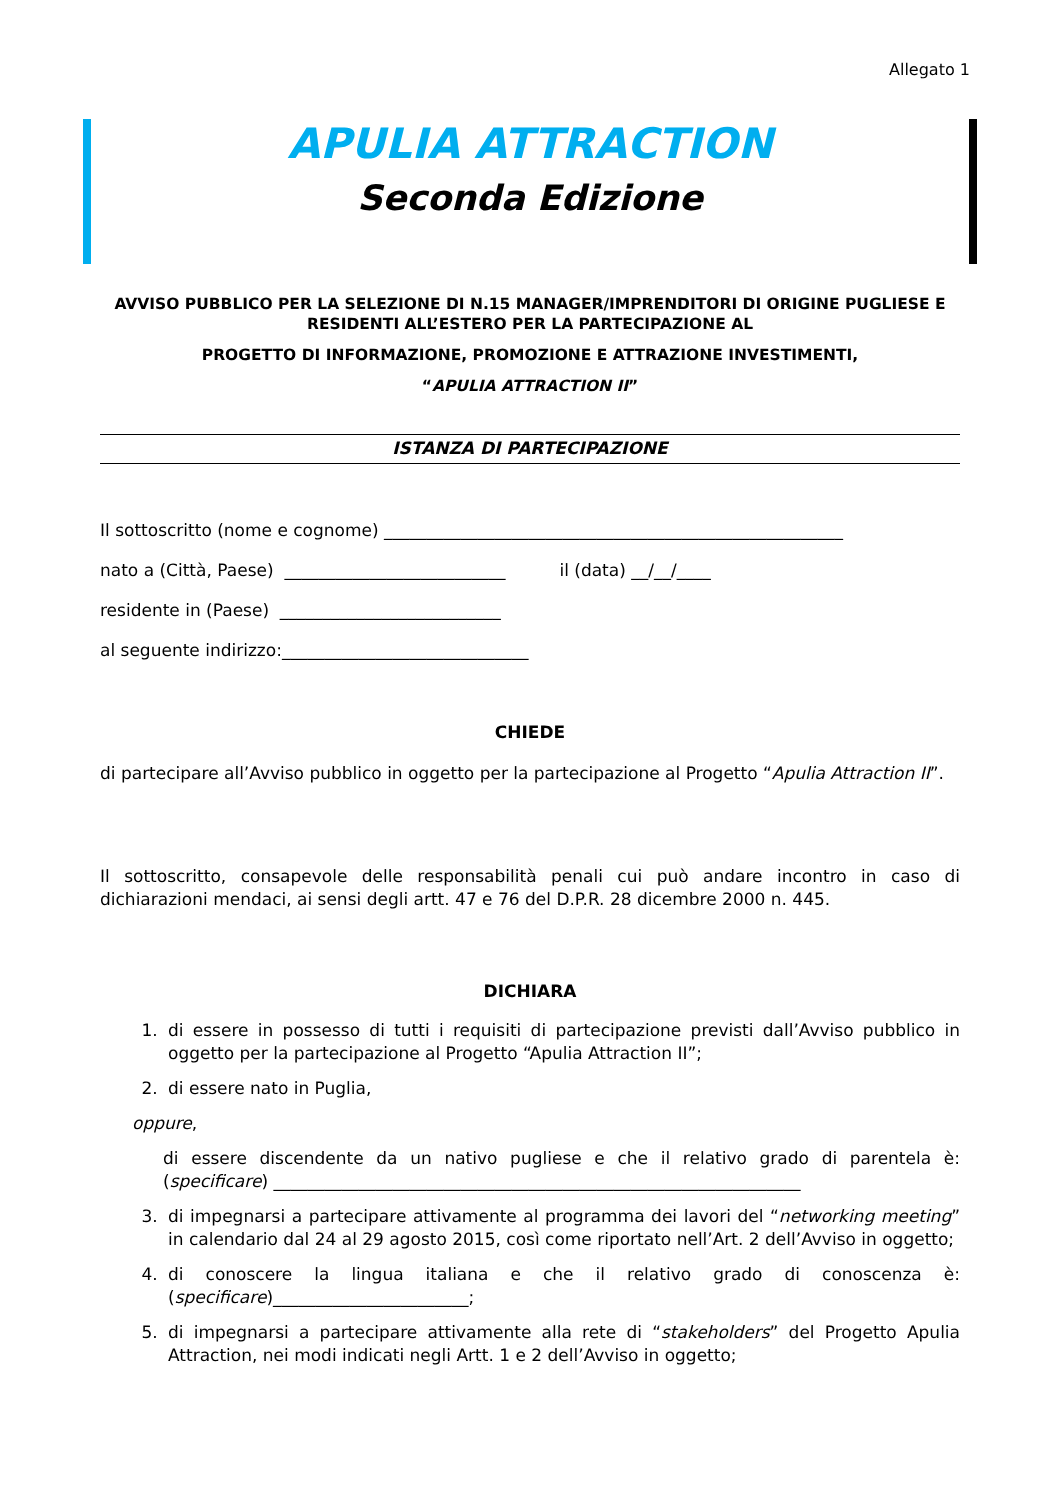Allegato 1
APULIA ATTRACTION
Seconda Edizione
AVVISO PUBBLICO PER LA SELEZIONE DI N.15 MANAGER/IMPRENDITORI DI ORIGINE PUGLIESE E RESIDENTI ALL’ESTERO PER LA PARTECIPAZIONE AL
PROGETTO DI INFORMAZIONE, PROMOZIONE E ATTRAZIONE INVESTIMENTI,
“APULIA ATTRACTION II”
ISTANZA DI PARTECIPAZIONE
Il sottoscritto (nome e cognome) ______________________________________________________
nato a (Città, Paese) __________________________ il (data) __/__/____
residente in (Paese) __________________________
al seguente indirizzo:_____________________________
CHIEDE
di partecipare all’Avviso pubblico in oggetto per la partecipazione al Progetto “Apulia Attraction II”.
Il sottoscritto, consapevole delle responsabilità penali cui può andare incontro in caso di dichiarazioni mendaci, ai sensi degli artt. 47 e 76 del D.P.R. 28 dicembre 2000 n. 445.
DICHIARA
1. di essere in possesso di tutti i requisiti di partecipazione previsti dall’Avviso pubblico in oggetto per la partecipazione al Progetto “Apulia Attraction II”;
2. di essere nato in Puglia,
oppure,
di essere discendente da un nativo pugliese e che il relativo grado di parentela è: (specificare) ______________________________________________________________
3. di impegnarsi a partecipare attivamente al programma dei lavori del “networking meeting” in calendario dal 24 al 29 agosto 2015, così come riportato nell’Art. 2 dell’Avviso in oggetto;
4. di conoscere la lingua italiana e che il relativo grado di conoscenza è: (specificare)_______________________;
5. di impegnarsi a partecipare attivamente alla rete di “stakeholders” del Progetto Apulia Attraction, nei modi indicati negli Artt. 1 e 2 dell’Avviso in oggetto;